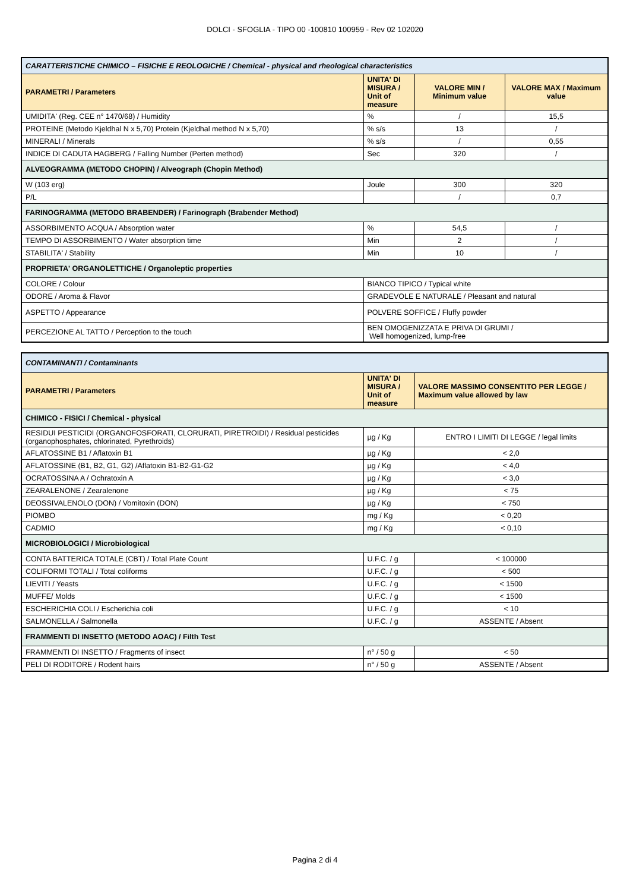DOLCI - SFOGLIA - TIPO 00 -100810 100959 - Rev 02 102020
| CARATTERISTICHE CHIMICO – FISICHE E REOLOGICHE / Chemical - physical and rheological characteristics | | | |
| PARAMETRI / Parameters | UNITA' DI MISURA / Unit of measure | VALORE MIN / Minimum value | VALORE MAX / Maximum value |
| UMIDITA' (Reg. CEE n° 1470/68) / Humidity | % | / | 15,5 |
| PROTEINE (Metodo Kjeldhal N x 5,70) Protein (Kjeldhal method N x 5,70) | % s/s | 13 | / |
| MINERALI / Minerals | % s/s | / | 0,55 |
| INDICE DI CADUTA HAGBERG / Falling Number (Perten method) | Sec | 320 | / |
| ALVEOGRAMMA (METODO CHOPIN) / Alveograph (Chopin Method) | | | |
| W (103 erg) | Joule | 300 | 320 |
| P/L | | / | 0,7 |
| FARINOGRAMMA (METODO BRABENDER) / Farinograph (Brabender Method) | | | |
| ASSORBIMENTO ACQUA / Absorption water | % | 54,5 | / |
| TEMPO DI ASSORBIMENTO / Water absorption time | Min | 2 | / |
| STABILITA' / Stability | Min | 10 | / |
| PROPRIETA' ORGANOLETTICHE / Organoleptic properties | | | |
| COLORE / Colour | BIANCO TIPICO / Typical white | | |
| ODORE / Aroma & Flavor | GRADEVOLE E NATURALE / Pleasant and natural | | |
| ASPETTO / Appearance | POLVERE SOFFICE / Fluffy powder | | |
| PERCEZIONE AL TATTO / Perception to the touch | BEN OMOGENIZZATA E PRIVA DI GRUMI / Well homogenized, lump-free | | |
| CONTAMINANTI / Contaminants | | |
| PARAMETRI / Parameters | UNITA' DI MISURA / Unit of measure | VALORE MASSIMO CONSENTITO PER LEGGE / Maximum value allowed by law |
| CHIMICO - FISICI / Chemical - physical | | |
| RESIDUI PESTICIDI (ORGANOFOSFORATI, CLORURATI, PIRETROIDI) / Residual pesticides (organophosphates, chlorinated, Pyrethroids) | µg / Kg | ENTRO I LIMITI DI LEGGE / legal limits |
| AFLATOSSINE B1 / Aflatoxin B1 | µg / Kg | < 2,0 |
| AFLATOSSINE (B1, B2, G1, G2) /Aflatoxin B1-B2-G1-G2 | µg / Kg | < 4,0 |
| OCRATOSSINA A / Ochratoxin A | µg / Kg | < 3,0 |
| ZEARALENONE / Zearalenone | µg / Kg | < 75 |
| DEOSSIVALENOLO (DON) / Vomitoxin (DON) | µg / Kg | < 750 |
| PIOMBO | mg / Kg | < 0,20 |
| CADMIO | mg / Kg | < 0,10 |
| MICROBIOLOGICI / Microbiological | | |
| CONTA BATTERICA TOTALE (CBT) / Total Plate Count | U.F.C. / g | < 100000 |
| COLIFORMI TOTALI / Total coliforms | U.F.C. / g | < 500 |
| LIEVITI / Yeasts | U.F.C. / g | < 1500 |
| MUFFE/ Molds | U.F.C. / g | < 1500 |
| ESCHERICHIA COLI / Escherichia coli | U.F.C. / g | < 10 |
| SALMONELLA / Salmonella | U.F.C. / g | ASSENTE / Absent |
| FRAMMENTI DI INSETTO (METODO AOAC) / Filth Test | | |
| FRAMMENTI DI INSETTO / Fragments of insect | n° / 50 g | < 50 |
| PELI DI RODITORE / Rodent hairs | n° / 50 g | ASSENTE / Absent |
Pagina 2 di 4